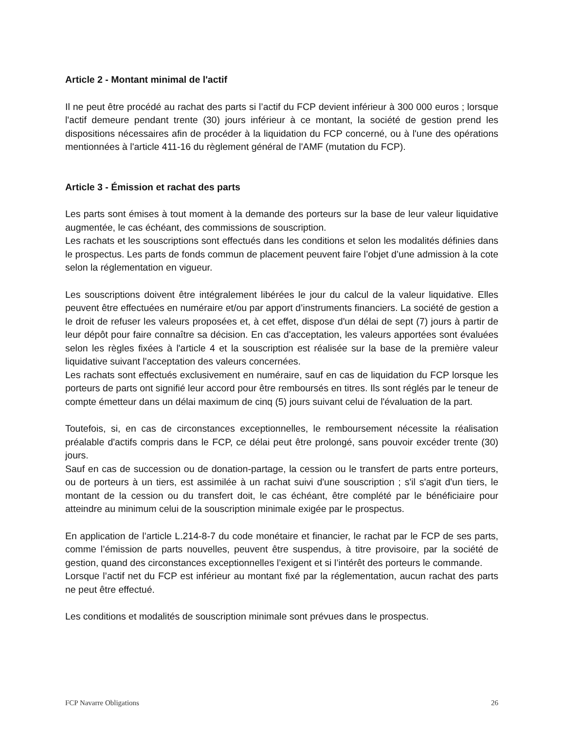Article 2 - Montant minimal de l'actif
Il ne peut être procédé au rachat des parts si l’actif du FCP devient inférieur à 300 000 euros ; lorsque l'actif demeure pendant trente (30) jours inférieur à ce montant, la société de gestion prend les dispositions nécessaires afin de procéder à la liquidation du FCP concerné, ou à l'une des opérations mentionnées à l'article 411-16 du règlement général de l'AMF (mutation du FCP).
Article 3 - Émission et rachat des parts
Les parts sont émises à tout moment à la demande des porteurs sur la base de leur valeur liquidative augmentée, le cas échéant, des commissions de souscription.
Les rachats et les souscriptions sont effectués dans les conditions et selon les modalités définies dans le prospectus. Les parts de fonds commun de placement peuvent faire l’objet d’une admission à la cote selon la réglementation en vigueur.
Les souscriptions doivent être intégralement libérées le jour du calcul de la valeur liquidative. Elles peuvent être effectuées en numéraire et/ou par apport d’instruments financiers. La société de gestion a le droit de refuser les valeurs proposées et, à cet effet, dispose d'un délai de sept (7) jours à partir de leur dépôt pour faire connaître sa décision. En cas d'acceptation, les valeurs apportées sont évaluées selon les règles fixées à l'article 4 et la souscription est réalisée sur la base de la première valeur liquidative suivant l'acceptation des valeurs concernées.
Les rachats sont effectués exclusivement en numéraire, sauf en cas de liquidation du FCP lorsque les porteurs de parts ont signifié leur accord pour être remboursés en titres. Ils sont réglés par le teneur de compte émetteur dans un délai maximum de cinq (5) jours suivant celui de l'évaluation de la part.
Toutefois, si, en cas de circonstances exceptionnelles, le remboursement nécessite la réalisation préalable d'actifs compris dans le FCP, ce délai peut être prolongé, sans pouvoir excéder trente (30) jours.
Sauf en cas de succession ou de donation-partage, la cession ou le transfert de parts entre porteurs, ou de porteurs à un tiers, est assimilée à un rachat suivi d'une souscription ; s'il s'agit d'un tiers, le montant de la cession ou du transfert doit, le cas échéant, être complété par le bénéficiaire pour atteindre au minimum celui de la souscription minimale exigée par le prospectus.
En application de l’article L.214-8-7 du code monétaire et financier, le rachat par le FCP de ses parts, comme l’émission de parts nouvelles, peuvent être suspendus, à titre provisoire, par la société de gestion, quand des circonstances exceptionnelles l’exigent et si l’intérêt des porteurs le commande.
Lorsque l’actif net du FCP est inférieur au montant fixé par la réglementation, aucun rachat des parts ne peut être effectué.
Les conditions et modalités de souscription minimale sont prévues dans le prospectus.
FCP Navarre Obligations 26